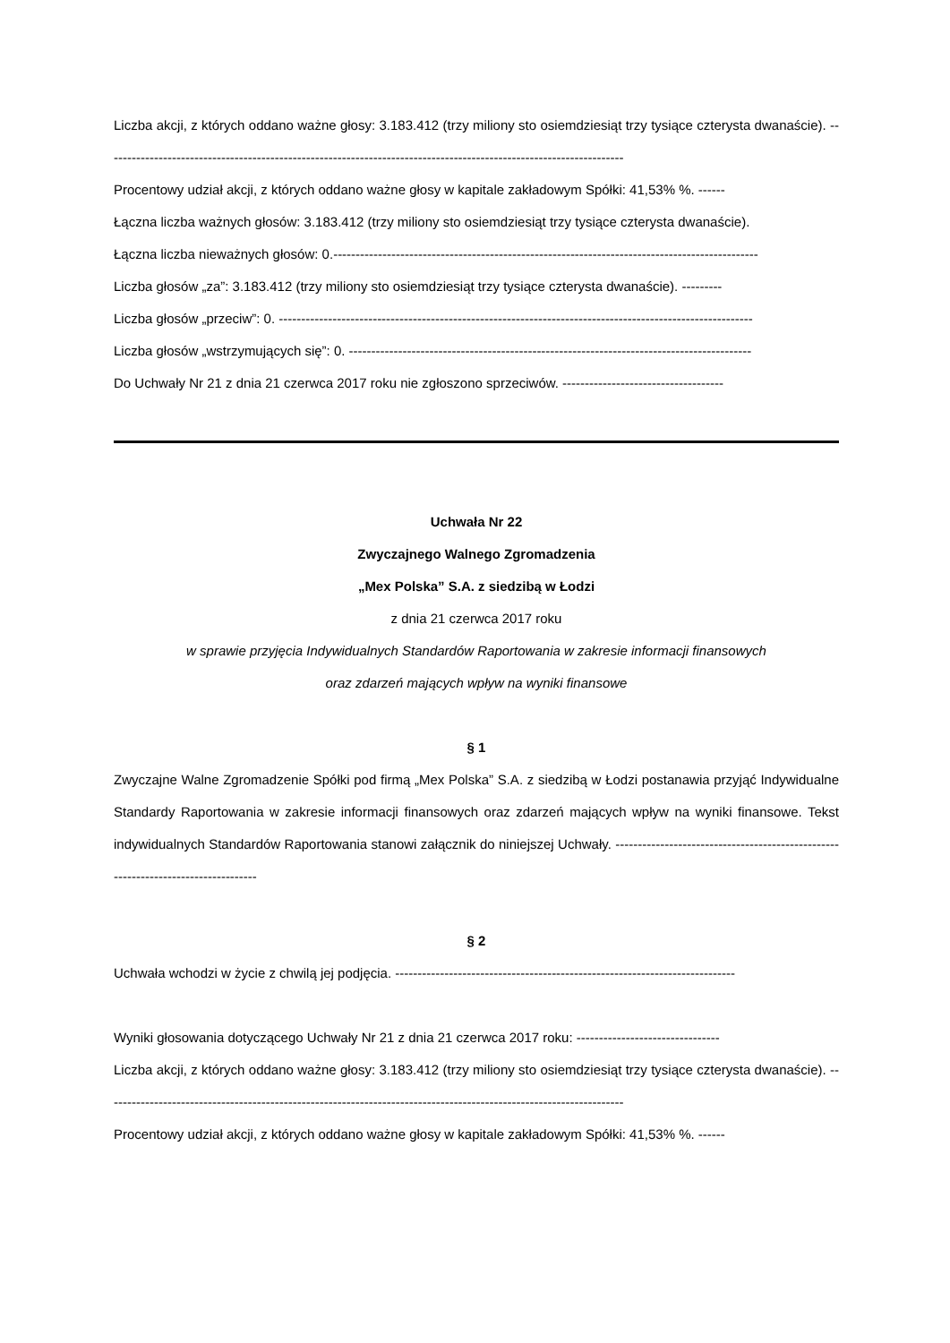Liczba akcji, z których oddano ważne głosy: 3.183.412 (trzy miliony sto osiemdziesiąt trzy tysiące czterysta dwanaście). --------------------------------------------------------------------------------------------------------------------
Procentowy udział akcji, z których oddano ważne głosy w kapitale zakładowym Spółki: 41,53% %. ------
Łączna liczba ważnych głosów: 3.183.412 (trzy miliony sto osiemdziesiąt trzy tysiące czterysta dwanaście).
Łączna liczba nieważnych głosów: 0.-----------------------------------------------------------------------------------------------
Liczba głosów „za”: 3.183.412 (trzy miliony sto osiemdziesiąt trzy tysiące czterysta dwanaście). ---------
Liczba głosów „przeciw”: 0. ----------------------------------------------------------------------------------------------------------
Liczba głosów „wstrzymujących się”: 0. ------------------------------------------------------------------------------------------
Do Uchwały Nr 21 z dnia 21 czerwca 2017 roku nie zgłoszono sprzeciwów. ------------------------------------
Uchwała Nr 22
Zwyczajnego Walnego Zgromadzenia
„Mex Polska” S.A. z siedzibą w Łodzi
z dnia 21 czerwca 2017 roku
w sprawie przyjęcia Indywidualnych Standardów Raportowania w zakresie informacji finansowych
oraz zdarzeń mających wpływ na wyniki finansowe
§ 1
Zwyczajne Walne Zgromadzenie Spółki pod firmą „Mex Polska” S.A. z siedzibą w Łodzi postanawia przyjąć Indywidualne Standardy Raportowania w zakresie informacji finansowych oraz zdarzeń mających wpływ na wyniki finansowe. Tekst indywidualnych Standardów Raportowania stanowi załącznik do niniejszej Uchwały. ----------------------------------------------------------------------------------
§ 2
Uchwała wchodzi w życie z chwilą jej podjęcia. ----------------------------------------------------------------------------
Wyniki głosowania dotyczącego Uchwały Nr 21 z dnia 21 czerwca 2017 roku: --------------------------------
Liczba akcji, z których oddano ważne głosy: 3.183.412 (trzy miliony sto osiemdziesiąt trzy tysiące czterysta dwanaście). --------------------------------------------------------------------------------------------------------------------
Procentowy udział akcji, z których oddano ważne głosy w kapitale zakładowym Spółki: 41,53% %. ------